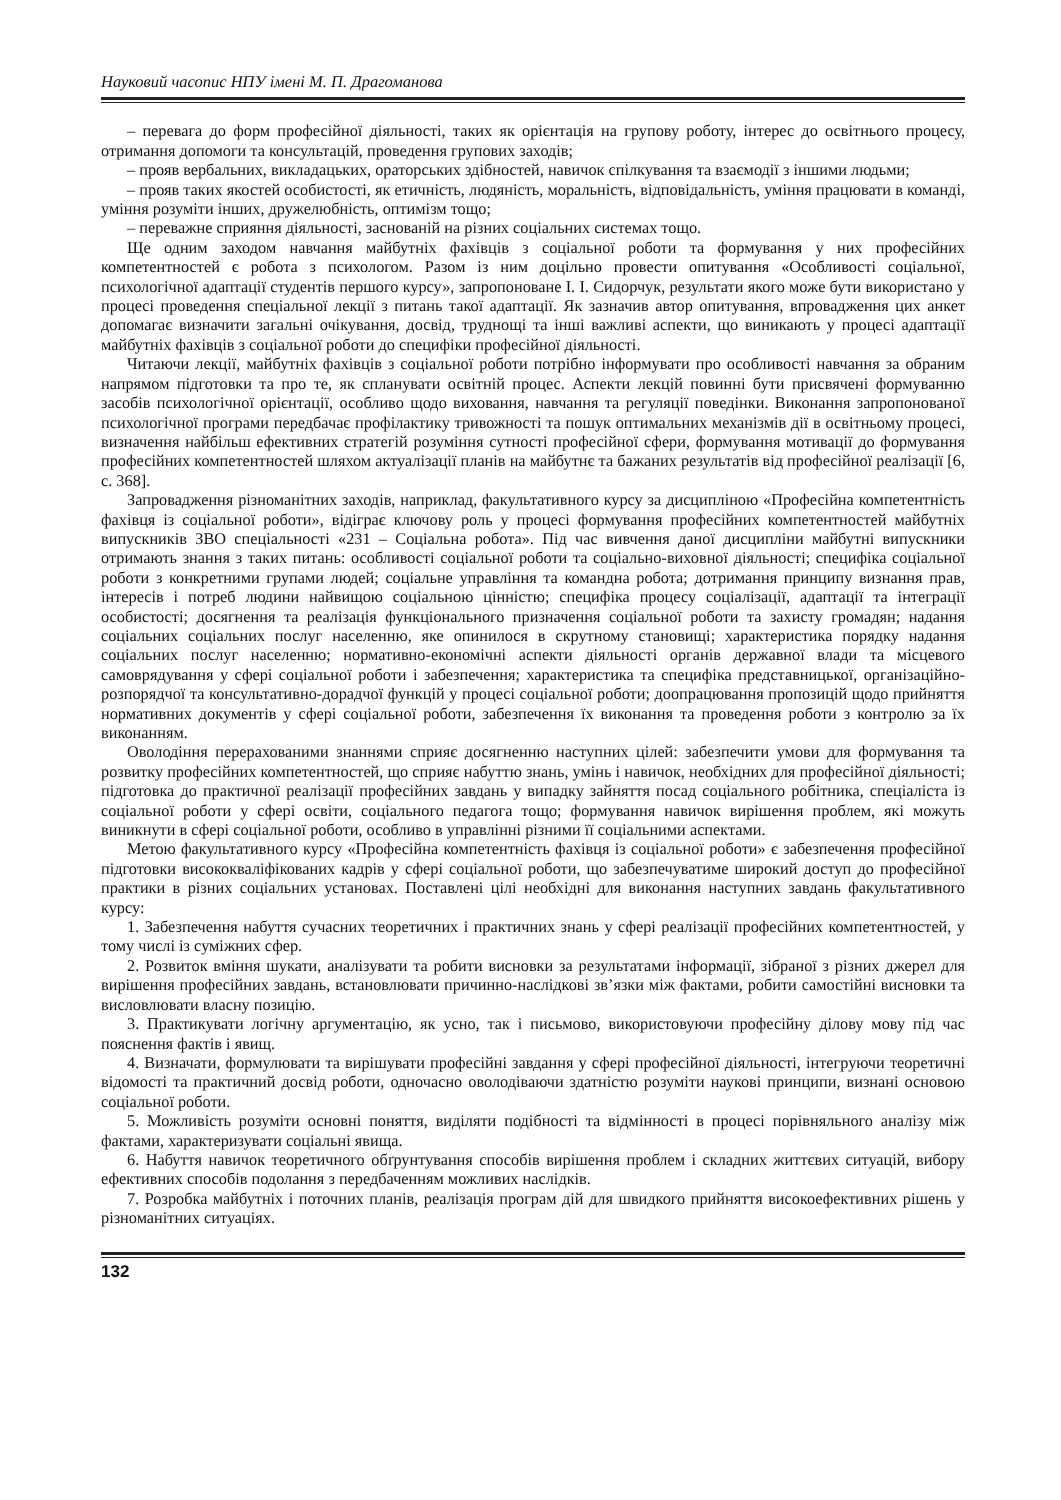Науковий часопис НПУ імені М. П. Драгоманова
– перевага до форм професійної діяльності, таких як орієнтація на групову роботу, інтерес до освітнього процесу, отримання допомоги та консультацій, проведення групових заходів;
– прояв вербальних, викладацьких, ораторських здібностей, навичок спілкування та взаємодії з іншими людьми;
– прояв таких якостей особистості, як етичність, людяність, моральність, відповідальність, уміння працювати в команді, уміння розуміти інших, дружелюбність, оптимізм тощо;
– переважне сприяння діяльності, заснованій на різних соціальних системах тощо.
Ще одним заходом навчання майбутніх фахівців з соціальної роботи та формування у них професійних компетентностей є робота з психологом. Разом із ним доцільно провести опитування «Особливості соціальної, психологічної адаптації студентів першого курсу», запропоноване І. І. Сидорчук, результати якого може бути використано у процесі проведення спеціальної лекції з питань такої адаптації. Як зазначив автор опитування, впровадження цих анкет допомагає визначити загальні очікування, досвід, труднощі та інші важливі аспекти, що виникають у процесі адаптації майбутніх фахівців з соціальної роботи до специфіки професійної діяльності.
Читаючи лекції, майбутніх фахівців з соціальної роботи потрібно інформувати про особливості навчання за обраним напрямом підготовки та про те, як спланувати освітній процес. Аспекти лекцій повинні бути присвячені формуванню засобів психологічної орієнтації, особливо щодо виховання, навчання та регуляції поведінки. Виконання запропонованої психологічної програми передбачає профілактику тривожності та пошук оптимальних механізмів дії в освітньому процесі, визначення найбільш ефективних стратегій розуміння сутності професійної сфери, формування мотивації до формування професійних компетентностей шляхом актуалізації планів на майбутнє та бажаних результатів від професійної реалізації [6, с. 368].
Запровадження різноманітних заходів, наприклад, факультативного курсу за дисципліною «Професійна компетентність фахівця із соціальної роботи», відіграє ключову роль у процесі формування професійних компетентностей майбутніх випускників ЗВО спеціальності «231 – Соціальна робота». Під час вивчення даної дисципліни майбутні випускники отримають знання з таких питань: особливості соціальної роботи та соціально-виховної діяльності; специфіка соціальної роботи з конкретними групами людей; соціальне управління та командна робота; дотримання принципу визнання прав, інтересів і потреб людини найвищою соціальною цінністю; специфіка процесу соціалізації, адаптації та інтеграції особистості; досягнення та реалізація функціонального призначення соціальної роботи та захисту громадян; надання соціальних соціальних послуг населенню, яке опинилося в скрутному становищі; характеристика порядку надання соціальних послуг населенню; нормативно-економічні аспекти діяльності органів державної влади та місцевого самоврядування у сфері соціальної роботи і забезпечення; характеристика та специфіка представницької, організаційно-розпорядчої та консультативно-дорадчої функцій у процесі соціальної роботи; доопрацювання пропозицій щодо прийняття нормативних документів у сфері соціальної роботи, забезпечення їх виконання та проведення роботи з контролю за їх виконанням.
Оволодіння перерахованими знаннями сприяє досягненню наступних цілей: забезпечити умови для формування та розвитку професійних компетентностей, що сприяє набуттю знань, умінь і навичок, необхідних для професійної діяльності; підготовка до практичної реалізації професійних завдань у випадку зайняття посад соціального робітника, спеціаліста із соціальної роботи у сфері освіти, соціального педагога тощо; формування навичок вирішення проблем, які можуть виникнути в сфері соціальної роботи, особливо в управлінні різними її соціальними аспектами.
Метою факультативного курсу «Професійна компетентність фахівця із соціальної роботи» є забезпечення професійної підготовки висококваліфікованих кадрів у сфері соціальної роботи, що забезпечуватиме широкий доступ до професійної практики в різних соціальних установах. Поставлені цілі необхідні для виконання наступних завдань факультативного курсу:
1. Забезпечення набуття сучасних теоретичних і практичних знань у сфері реалізації професійних компетентностей, у тому числі із суміжних сфер.
2. Розвиток вміння шукати, аналізувати та робити висновки за результатами інформації, зібраної з різних джерел для вирішення професійних завдань, встановлювати причинно-наслідкові зв’язки між фактами, робити самостійні висновки та висловлювати власну позицію.
3. Практикувати логічну аргументацію, як усно, так і письмово, використовуючи професійну ділову мову під час пояснення фактів і явищ.
4. Визначати, формулювати та вирішувати професійні завдання у сфері професійної діяльності, інтегруючи теоретичні відомості та практичний досвід роботи, одночасно оволодіваючи здатністю розуміти наукові принципи, визнані основою соціальної роботи.
5. Можливість розуміти основні поняття, виділяти подібності та відмінності в процесі порівняльного аналізу між фактами, характеризувати соціальні явища.
6. Набуття навичок теоретичного обґрунтування способів вирішення проблем і складних життєвих ситуацій, вибору ефективних способів подолання з передбаченням можливих наслідків.
7. Розробка майбутніх і поточних планів, реалізація програм дій для швидкого прийняття високоефективних рішень у різноманітних ситуаціях.
132